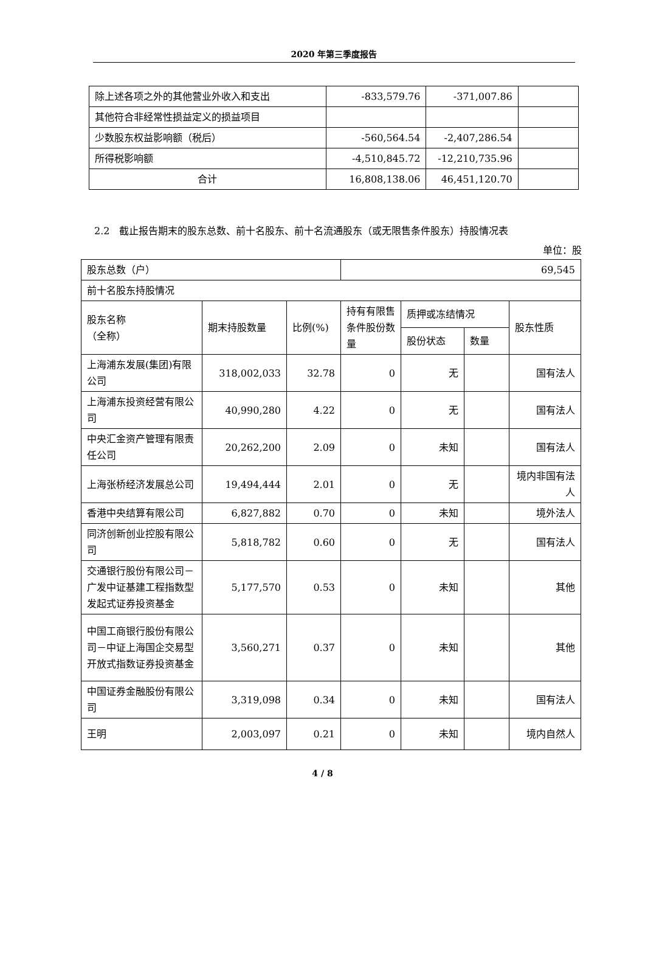2020 年第三季度报告
| 除上述各项之外的其他营业外收入和支出 | -833,579.76 | -371,007.86 | |
| 其他符合非经常性损益定义的损益项目 | | | |
| 少数股东权益影响额（税后） | -560,564.54 | -2,407,286.54 | |
| 所得税影响额 | -4,510,845.72 | -12,210,735.96 | |
| 合计 | 16,808,138.06 | 46,451,120.70 | |
2.2　截止报告期末的股东总数、前十名股东、前十名流通股东（或无限售条件股东）持股情况表
单位：股
| 股东总数（户） | | | 69,545 | | | |
| 前十名股东持股情况 | | | | | | |
| 股东名称 （全称） | 期末持股数量 | 比例(%) | 持有有限售条件股份数量 | 质押或冻结情况 | | 股东性质 |
| | | | | 股份状态 | 数量 | |
| 上海浦东发展(集团)有限公司 | 318,002,033 | 32.78 | 0 | 无 | | 国有法人 |
| 上海浦东投资经营有限公司 | 40,990,280 | 4.22 | 0 | 无 | | 国有法人 |
| 中央汇金资产管理有限责任公司 | 20,262,200 | 2.09 | 0 | 未知 | | 国有法人 |
| 上海张桥经济发展总公司 | 19,494,444 | 2.01 | 0 | 无 | | 境内非国有法人 |
| 香港中央结算有限公司 | 6,827,882 | 0.70 | 0 | 未知 | | 境外法人 |
| 同济创新创业控股有限公司 | 5,818,782 | 0.60 | 0 | 无 | | 国有法人 |
| 交通银行股份有限公司－广发中证基建工程指数型发起式证券投资基金 | 5,177,570 | 0.53 | 0 | 未知 | | 其他 |
| 中国工商银行股份有限公司－中证上海国企交易型开放式指数证券投资基金 | 3,560,271 | 0.37 | 0 | 未知 | | 其他 |
| 中国证券金融股份有限公司 | 3,319,098 | 0.34 | 0 | 未知 | | 国有法人 |
| 王明 | 2,003,097 | 0.21 | 0 | 未知 | | 境内自然人 |
4 / 8